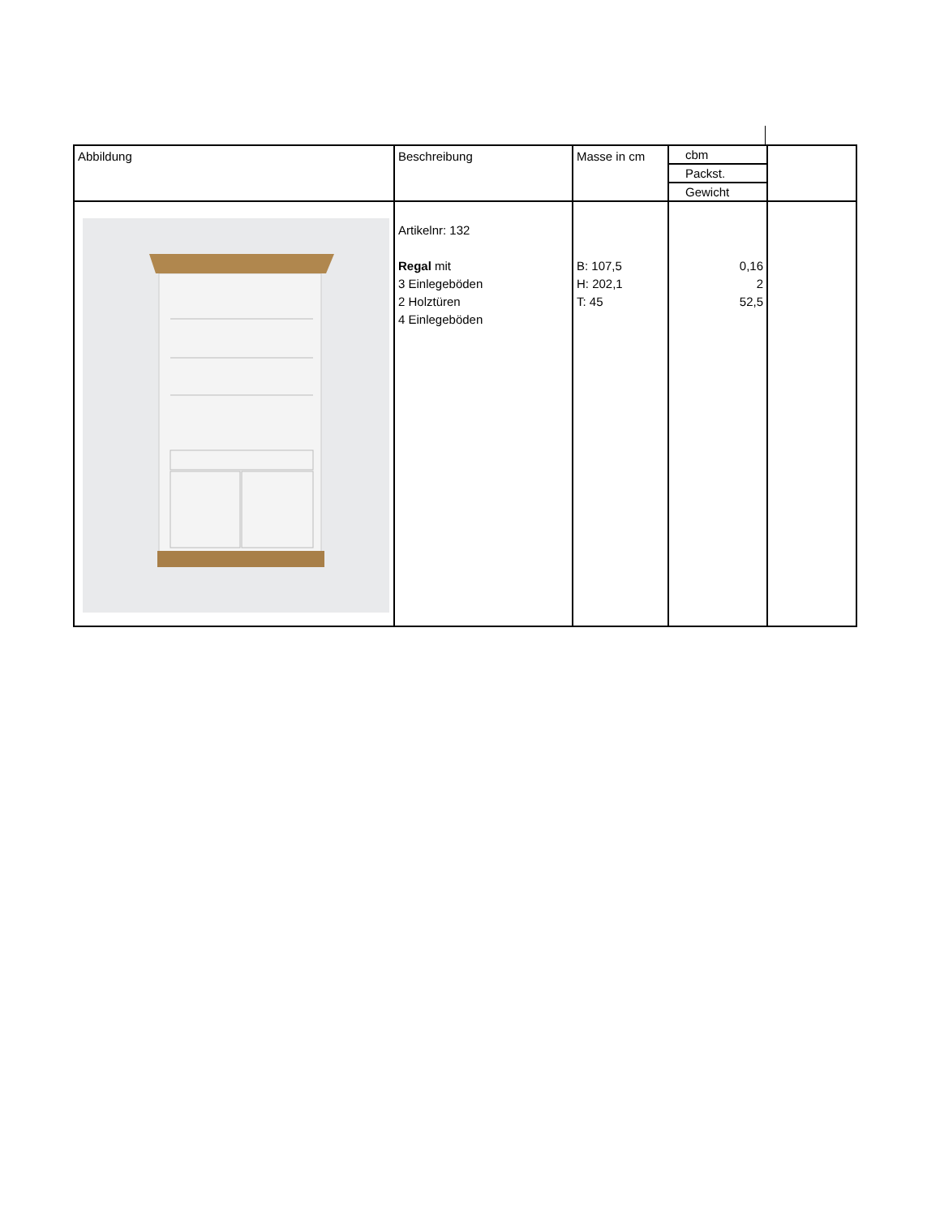| Abbildung | Beschreibung | Masse in cm | cbm Packst. Gewicht | |
| | Artikelnr: 132 Regal mit 3 Einlegeböden 2 Holztüren 4 Einlegeböden | B: 107,5 H: 202,1 T: 45 | 0,16 2 52,5 | |